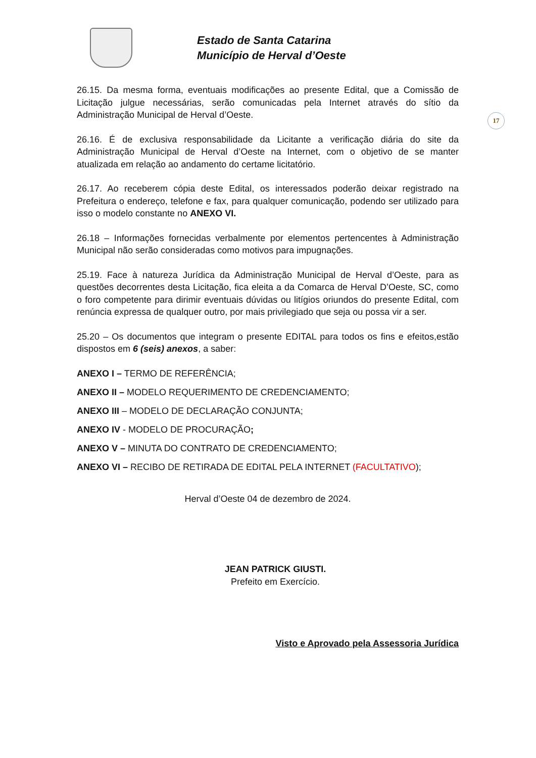Estado de Santa Catarina
Município de Herval d’Oeste
17
26.15. Da mesma forma, eventuais modificações ao presente Edital, que a Comissão de Licitação julgue necessárias, serão comunicadas pela Internet através do sítio da Administração Municipal de Herval d’Oeste.
26.16. É de exclusiva responsabilidade da Licitante a verificação diária do site da Administração Municipal de Herval d’Oeste na Internet, com o objetivo de se manter atualizada em relação ao andamento do certame licitatório.
26.17. Ao receberem cópia deste Edital, os interessados poderão deixar registrado na Prefeitura o endereço, telefone e fax, para qualquer comunicação, podendo ser utilizado para isso o modelo constante no ANEXO VI.
26.18 – Informações fornecidas verbalmente por elementos pertencentes à Administração Municipal não serão consideradas como motivos para impugnações.
25.19. Face à natureza Jurídica da Administração Municipal de Herval d’Oeste, para as questões decorrentes desta Licitação, fica eleita a da Comarca de Herval D’Oeste, SC, como o foro competente para dirimir eventuais dúvidas ou litígios oriundos do presente Edital, com renúncia expressa de qualquer outro, por mais privilegiado que seja ou possa vir a ser.
25.20 – Os documentos que integram o presente EDITAL para todos os fins e efeitos,estão dispostos em 6 (seis) anexos, a saber:
ANEXO I – TERMO DE REFERÊNCIA;
ANEXO II – MODELO REQUERIMENTO DE CREDENCIAMENTO;
ANEXO III – MODELO DE DECLARAÇÃO CONJUNTA;
ANEXO IV - MODELO DE PROCURAÇÃO;
ANEXO V – MINUTA DO CONTRATO DE CREDENCIAMENTO;
ANEXO VI – RECIBO DE RETIRADA DE EDITAL PELA INTERNET (FACULTATIVO);
Herval d’Oeste 04 de dezembro de 2024.
JEAN PATRICK GIUSTI.
Prefeito em Exercício.
Visto e Aprovado pela Assessoria Jurídica